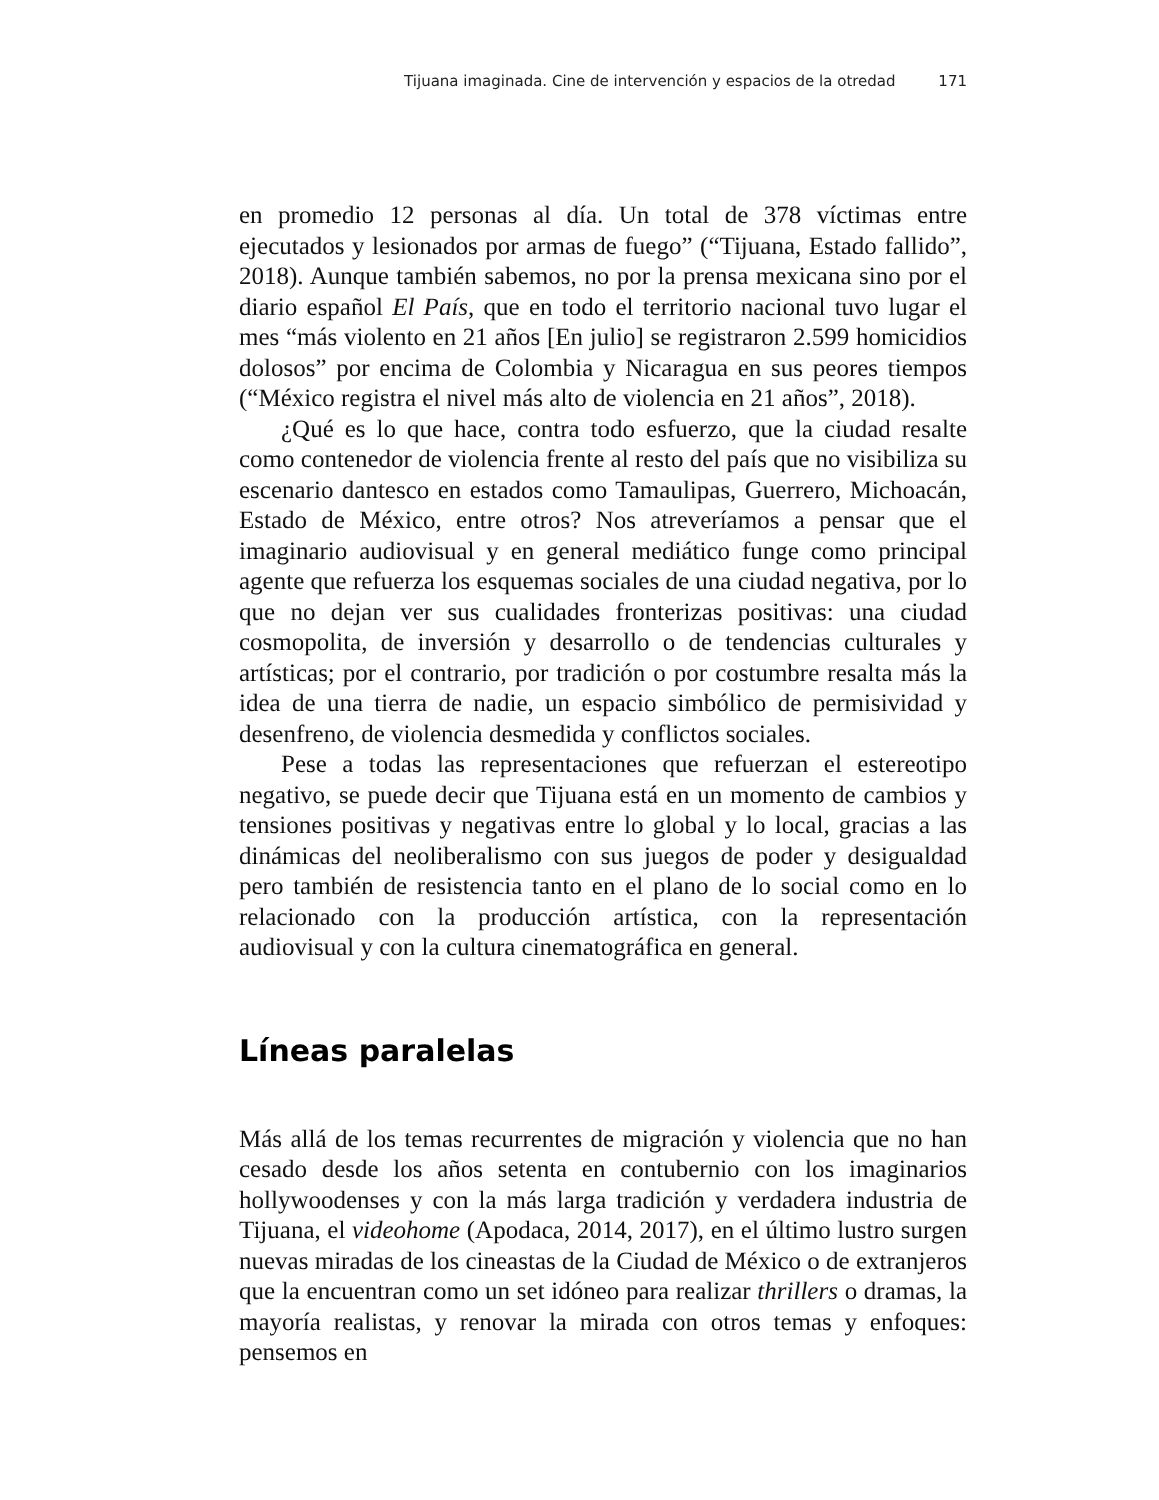Tijuana imaginada. Cine de intervención y espacios de la otredad 171
en promedio 12 personas al día. Un total de 378 víctimas entre ejecutados y lesionados por armas de fuego” (“Tijuana, Estado fallido”, 2018). Aunque también sabemos, no por la prensa mexicana sino por el diario español El País, que en todo el territorio nacional tuvo lugar el mes “más violento en 21 años [En julio] se registraron 2.599 homicidios dolosos” por encima de Colombia y Nicaragua en sus peores tiempos (“México registra el nivel más alto de violencia en 21 años”, 2018).
¿Qué es lo que hace, contra todo esfuerzo, que la ciudad resalte como contenedor de violencia frente al resto del país que no visibiliza su escenario dantesco en estados como Tamaulipas, Guerrero, Michoacán, Estado de México, entre otros? Nos atreveríamos a pensar que el imaginario audiovisual y en general mediático funge como principal agente que refuerza los esquemas sociales de una ciudad negativa, por lo que no dejan ver sus cualidades fronterizas positivas: una ciudad cosmopolita, de inversión y desarrollo o de tendencias culturales y artísticas; por el contrario, por tradición o por costumbre resalta más la idea de una tierra de nadie, un espacio simbólico de permisividad y desenfreno, de violencia desmedida y conflictos sociales.
Pese a todas las representaciones que refuerzan el estereotipo negativo, se puede decir que Tijuana está en un momento de cambios y tensiones positivas y negativas entre lo global y lo local, gracias a las dinámicas del neoliberalismo con sus juegos de poder y desigualdad pero también de resistencia tanto en el plano de lo social como en lo relacionado con la producción artística, con la representación audiovisual y con la cultura cinematográfica en general.
Líneas paralelas
Más allá de los temas recurrentes de migración y violencia que no han cesado desde los años setenta en contubernio con los imaginarios hollywoodenses y con la más larga tradición y verdadera industria de Tijuana, el videohome (Apodaca, 2014, 2017), en el último lustro surgen nuevas miradas de los cineastas de la Ciudad de México o de extranjeros que la encuentran como un set idóneo para realizar thrillers o dramas, la mayoría realistas, y renovar la mirada con otros temas y enfoques: pensemos en